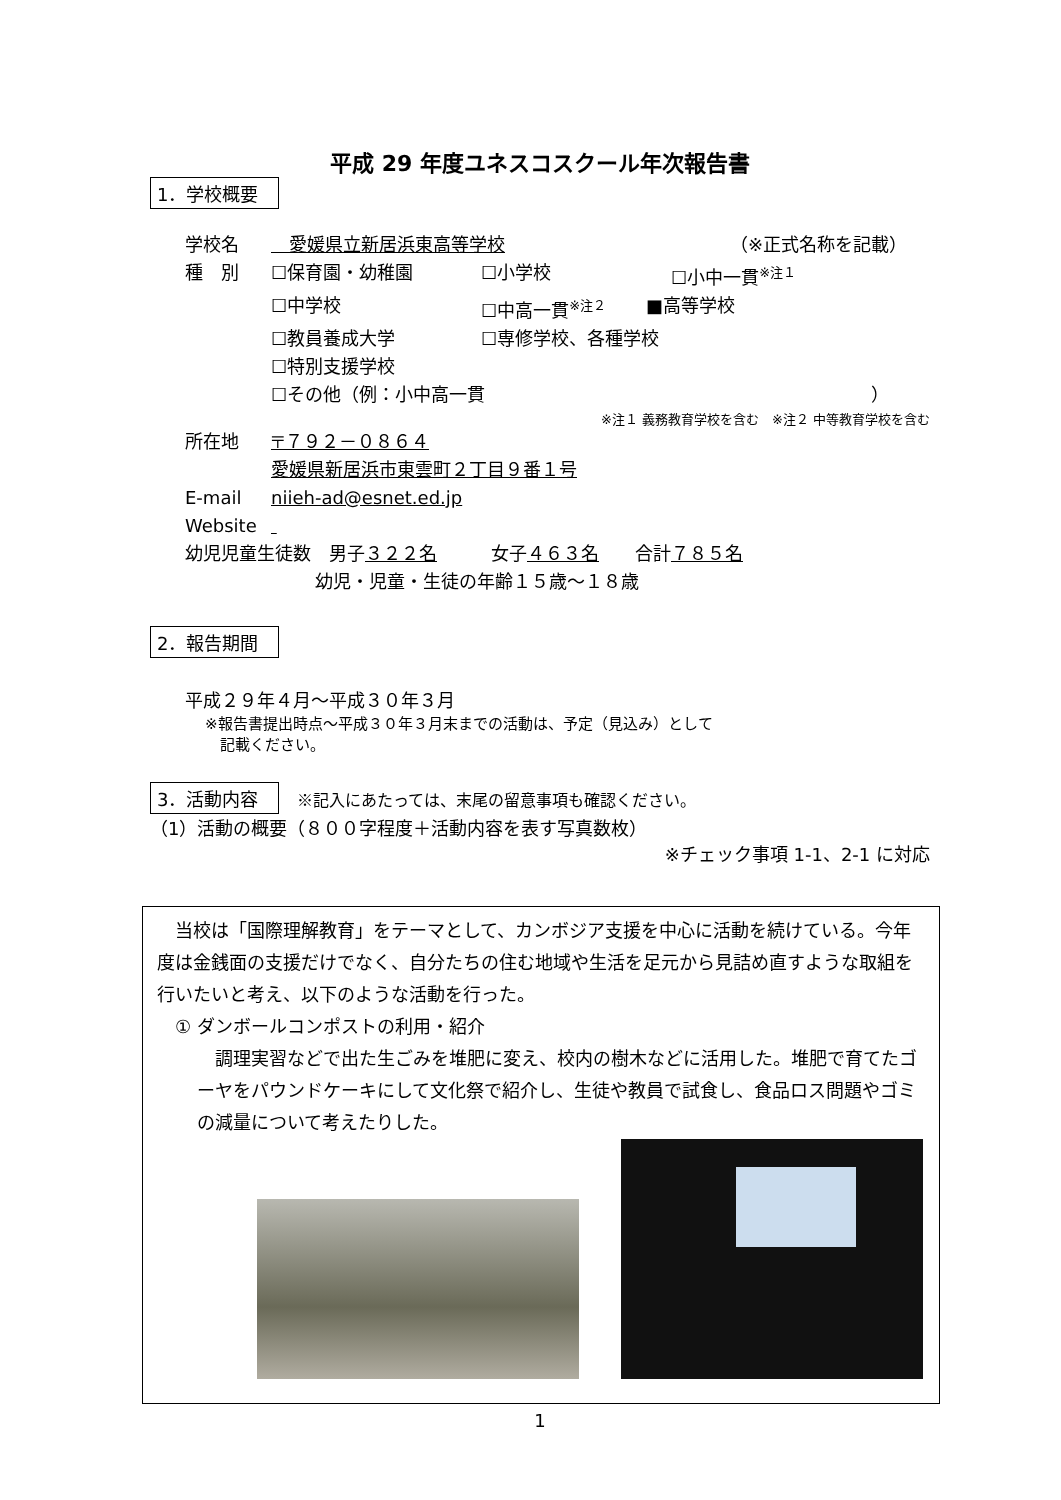平成 29 年度ユネスコスクール年次報告書
1．学校概要
学校名　愛媛県立新居浜東高等学校　（※正式名称を記載）
種　別 ☐保育園・幼稚園 ☐小学校 ☐小中一貫<sup>※注１</sup>
☐中学校 ☐中高一貫<sup>※注２</sup> ■高等学校
☐教員養成大学 ☐専修学校、各種学校
☐特別支援学校
☐その他（例：小中高一貫 ）
※注１ 義務教育学校を含む　※注２ 中等教育学校を含む
所在地 〒７９２－０８６４
愛媛県新居浜市東雲町２丁目９番１号
E-mail niieh-ad@esnet.ed.jp
Website
幼児児童生徒数　男子 ３２２名　　　女子 ４６３名　　合計 ７８５名
幼児・児童・生徒の年齢１５歳～１８歳
2．報告期間
平成２９年４月～平成３０年３月
※報告書提出時点～平成３０年３月末までの活動は、予定（見込み）として
　記載ください。
3．活動内容　※記入にあたっては、末尾の留意事項も確認ください。
（1）活動の概要（８００字程度＋活動内容を表す写真数枚）
※チェック事項 1-1、2-1 に対応
　当校は「国際理解教育」をテーマとして、カンボジア支援を中心に活動を続けている。今年度は金銭面の支援だけでなく、自分たちの住む地域や生活を足元から見詰め直すような取組を行いたいと考え、以下のような活動を行った。
　① ダンボールコンポストの利用・紹介
　調理実習などで出た生ごみを堆肥に変え、校内の樹木などに活用した。堆肥で育てたゴーヤをパウンドケーキにして文化祭で紹介し、生徒や教員で試食し、食品ロス問題やゴミの減量について考えたりした。
1